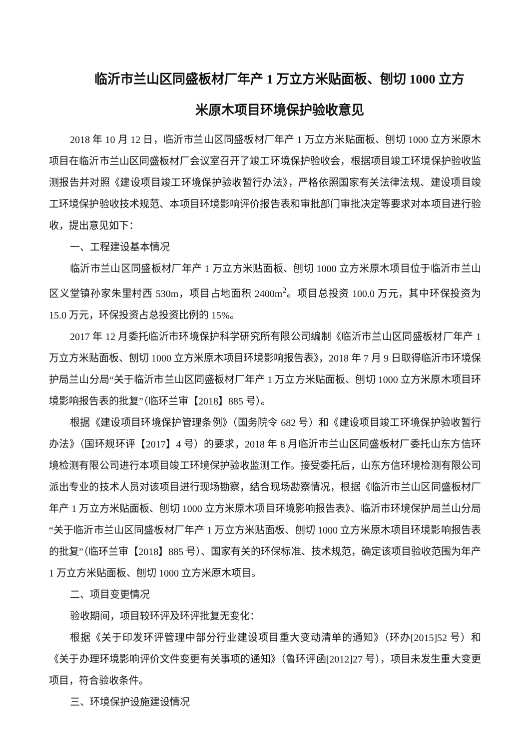临沂市兰山区同盛板材厂年产 1 万立方米贴面板、刨切 1000 立方
米原木项目环境保护验收意见
2018 年 10 月 12 日，临沂市兰山区同盛板材厂年产 1 万立方米贴面板、刨切 1000 立方米原木项目在临沂市兰山区同盛板材厂会议室召开了竣工环境保护验收会，根据项目竣工环境保护验收监测报告并对照《建设项目竣工环境保护验收暂行办法》，严格依照国家有关法律法规、建设项目竣工环境保护验收技术规范、本项目环境影响评价报告表和审批部门审批决定等要求对本项目进行验收，提出意见如下：
一、工程建设基本情况
临沂市兰山区同盛板材厂年产 1 万立方米贴面板、刨切 1000 立方米原木项目位于临沂市兰山区义堂镇孙家朱里村西 530m，项目占地面积 2400m<sup>2</sup>。项目总投资 100.0 万元，其中环保投资为 15.0 万元，环保投资占总投资比例的 15%。
2017 年 12 月委托临沂市环境保护科学研究所有限公司编制《临沂市兰山区同盛板材厂年产 1 万立方米贴面板、刨切 1000 立方米原木项目环境影响报告表》，2018 年 7 月 9 日取得临沂市环境保护局兰山分局“关于临沂市兰山区同盛板材厂年产 1 万立方米贴面板、刨切 1000 立方米原木项目环境影响报告表的批复”（临环兰审【2018】885 号）。
根据《建设项目环境保护管理条例》（国务院令 682 号）和《建设项目竣工环境保护验收暂行办法》（国环规环评【2017】4 号）的要求，2018 年 8 月临沂市兰山区同盛板材厂委托山东方信环境检测有限公司进行本项目竣工环境保护验收监测工作。接受委托后，山东方信环境检测有限公司派出专业的技术人员对该项目进行现场勘察，结合现场勘察情况，根据《临沂市兰山区同盛板材厂年产 1 万立方米贴面板、刨切 1000 立方米原木项目环境影响报告表》、临沂市环境保护局兰山分局“关于临沂市兰山区同盛板材厂年产 1 万立方米贴面板、刨切 1000 立方米原木项目环境影响报告表的批复”（临环兰审【2018】885 号）、国家有关的环保标准、技术规范，确定该项目验收范围为年产 1 万立方米贴面板、刨切 1000 立方米原木项目。
二、项目变更情况
验收期间，项目较环评及环评批复无变化：
根据《关于印发环评管理中部分行业建设项目重大变动清单的通知》（环办[2015]52 号）和《关于办理环境影响评价文件变更有关事项的通知》（鲁环评函[2012]27 号），项目未发生重大变更项目，符合验收条件。
三、环境保护设施建设情况